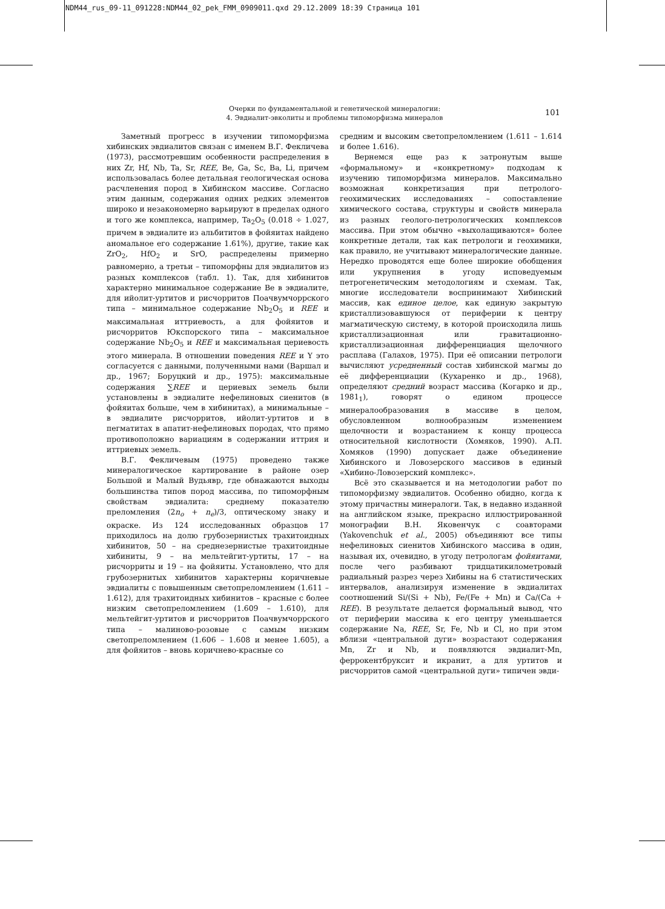NDM44_rus_09-11_091228:NDM44_02_pek_FMM_0909011.qxd 29.12.2009 18:39 Страница 101
Очерки по фундаментальной и генетической минералогии:
4. Эвдиалит-эвколиты и проблемы типоморфизма минералов
101
Заметный прогресс в изучении типоморфизма хибинских эвдиалитов связан с именем В.Г. Фекличева (1973), рассмотревшим особенности распределения в них Zr, Hf, Nb, Ta, Sr, REE, Be, Ga, Sc, Ba, Li, причем использовалась более детальная геологическая основа расчленения пород в Хибинском массиве. Согласно этим данным, содержания одних редких элементов широко и незакономерно варьируют в пределах одного и того же комплекса, например, Ta<sub>2</sub>O<sub>5</sub> (0.018 ÷ 1.027, причем в эвдиалите из альбититов в фойяитах найдено аномальное его содержание 1.61%), другие, такие как ZrO<sub>2</sub>, HfO<sub>2</sub> и SrO, распределены примерно равномерно, а третьи – типоморфны для эвдиалитов из разных комплексов (табл. 1). Так, для хибинитов характерно минимальное содержание Be в эвдиалите, для ийолит-уртитов и рисчорритов Поачвумчоррского типа – минимальное содержание Nb<sub>2</sub>O<sub>5</sub> и REE и максимальная иттриевость, а для фойяитов и рисчорритов Юкспорского типа – максимальное содержание Nb<sub>2</sub>O<sub>5</sub> и REE и максимальная цериевость этого минерала. В отношении поведения REE и Y это согласуется с данными, полученными нами (Варшал и др., 1967; Боруцкий и др., 1975): максимальные содержания ∑REE и цериевых земель были установлены в эвдиалите нефелиновых сиенитов (в фойяитах больше, чем в хибинитах), а минимальные – в эвдиалите рисчорритов, ийолит-уртитов и в пегматитах в апатит-нефелиновых породах, что прямо противоположно вариациям в содержании иттрия и иттриевых земель.
В.Г. Фекличевым (1975) проведено также минералогическое картирование в районе озер Большой и Малый Вудьявр, где обнажаются выходы большинства типов пород массива, по типоморфным свойствам эвдиалита: среднему показателю преломления (2n<sub>o</sub> + n<sub>e</sub>)/3, оптическому знаку и окраске. Из 124 исследованных образцов 17 приходилось на долю грубозернистых трахитоидных хибинитов, 50 – на среднезернистые трахитоидные хибиниты, 9 – на мельтейгит-уртиты, 17 – на рисчорриты и 19 – на фойяиты. Установлено, что для грубозернитых хибинитов характерны коричневые эвдиалиты с повышенным светопреломлением (1.611 – 1.612), для трахитоидных хибинитов – красные с более низким светопреломлением (1.609 – 1.610), для мельтейгит-уртитов и рисчорритов Поачвумчоррского типа – малиново-розовые с самым низким светопреломлением (1.606 – 1.608 и менее 1.605), а для фойяитов – вновь коричнево-красные со
средним и высоким светопреломлением (1.611 – 1.614 и более 1.616).
Вернемся еще раз к затронутым выше «формальному» и «конкретному» подходам к изучению типоморфизма минералов. Максимально возможная конкретизация при петролого-геохимических исследованиях – сопоставление химического состава, структуры и свойств минерала из разных геолого-петрологических комплексов массива. При этом обычно «выхолащиваются» более конкретные детали, так как петрологи и геохимики, как правило, не учитывают минералогические данные. Нередко проводятся еще более широкие обобщения или укрупнения в угоду исповедуемым петрогенетическим методологиям и схемам. Так, многие исследователи воспринимают Хибинский массив, как единое целое, как единую закрытую кристаллизовавшуюся от периферии к центру магматическую систему, в которой происходила лишь кристаллизационная или гравитационно-кристаллизационная дифференциация щелочного расплава (Галахов, 1975). При её описании петрологи вычисляют усредненный состав хибинской магмы до её дифференциации (Кухаренко и др., 1968), определяют средний возраст массива (Когарко и др., 1981<sub>1</sub>), говорят о едином процессе минералообразования в массиве в целом, обусловленном волнообразным изменением щелочности и возрастанием к концу процесса относительной кислотности (Хомяков, 1990). А.П. Хомяков (1990) допускает даже объединение Хибинского и Ловозерского массивов в единый «Хибино-Ловозерский комплекс».
Всё это сказывается и на методологии работ по типоморфизму эвдиалитов. Особенно обидно, когда к этому причастны минералоги. Так, в недавно изданной на английском языке, прекрасно иллюстрированной монографии В.Н. Яковенчук с соавторами (Yakovenchuk et al., 2005) объединяют все типы нефелиновых сиенитов Хибинского массива в один, называя их, очевидно, в угоду петрологам фойяитами, после чего разбивают тридцатикилометровый радиальный разрез через Хибины на 6 статистических интервалов, анализируя изменение в эвдиалитах соотношений Si/(Si + Nb), Fe/(Fe + Mn) и Ca/(Ca + REE). В результате делается формальный вывод, что от периферии массива к его центру уменьшается содержание Na, REE, Sr, Fe, Nb и Cl, но при этом вблизи «центральной дуги» возрастают содержания Mn, Zr и Nb, и появляются эвдиалит-Mn, феррокентбруксит и икранит, а для уртитов и рисчорритов самой «центральной дуги» типичен эвди-